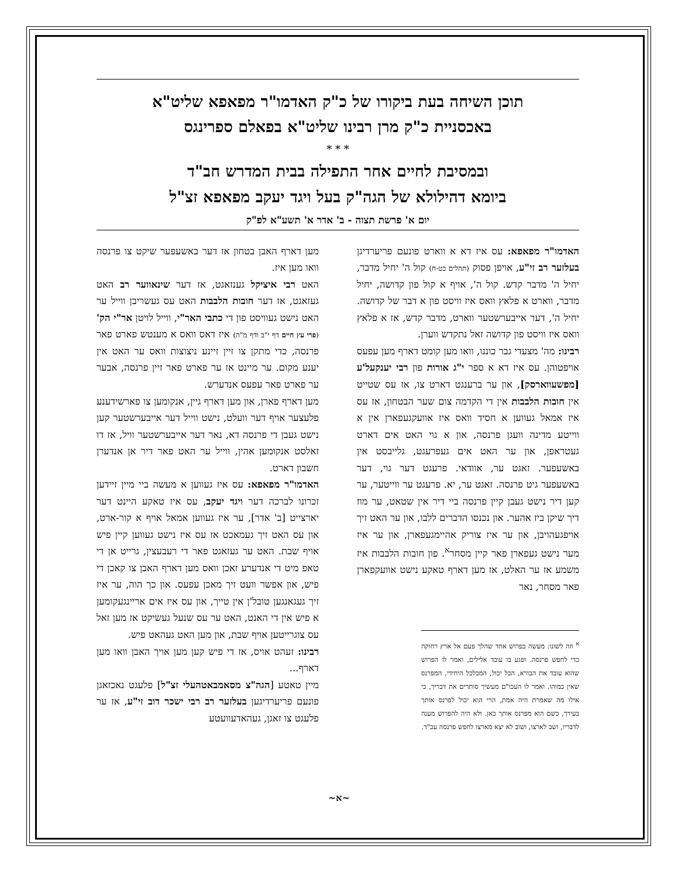תוכן השיחה בעת ביקורו של כ"ק האדמו"ר מפאפא שליט"א
באכסניית כ"ק מרן רבינו שליט"א בפאלם ספרינגס
* * *
ובמסיבת לחיים אחר התפילה בבית המדרש חב"ד
ביומא דהילולא של הגה"ק בעל ויגד יעקב מפאפא זצ"ל
יום א' פרשת תצוה - ב' אדר א' תשע"א לפ"ק
האדמו"ר מפאפא: עס איז דא א ווארט פונעם פריערדיגן בעלזער רב זי"ע, אויפן פסוק (תהלים כט-ח) קול ה' יחיל מדבר, יחיל ה' מדבר קדש. קול ה', אויף א קול פון קדושה, יחיל מדבר, ווארט א פלאץ וואס איז וויסט פון א דבר של קדושה. יחיל ה', דער אייבערשטער ווארט, מדבר קדש, אז א פלאץ וואס איז וויסט פון קדושה זאל נתקדש ווערן.
רבינו: מה' מצעדי גבר כוננו, וואו מען קומט דארף מען עפעס אויפטוהן. עס איז דא א ספר י"ג אורות פון רבי יענקעל'ע [מפשעווארסק], און ער ברענגט דארט צו, אז עס שטייט אין חובות הלבבות אין די הקדמה צום שער הבטחון, אז עס איז אמאל געווען א חסיד וואס איז אוועקגעפארן אין א ווייטע מדינה וועגן פרנסה, און א גוי האט אים דארט געטראפן, און ער האט אים געפרעגט, גלייבסט אין באשעפער. זאגט ער, אוודאי. פרעגט דער גוי, דער באשעפער גיט פרנסה. זאגט ער, יא. פרעגט ער ווייטער, ער קען דיר נישט געבן קיין פרנסה ביי דיר אין שטאט, ער מוז דיך שיקן ביז אהער. און נכנסו הדברים ללבו, און ער האט זיך אויפגעהויבן, און ער איז צוריק אהיימגעפארן, און ער איז מער נישט געפארן פאר קיין מסחר<sup>א</sup>. פון חובות הלבבות איז משמע אז ער האלט, אז מען דארף טאקע נישט אוועקפארן פאר מסחר, נאר
<sup>א</sup> וזה לשונו: מעשה בפרוש אחד שהלך פעם אל ארץ רחוקה כדי לחפש פרנסה. ופגע בו עובד אלילים, ואמר לו הפרוש שהוא עובד את הבורא, הכל יכול, המכלכל היחידי, המפרנס שאין כמוהו. ואמר לו העכו"ם מעשיך סותרים את דבריך, כי אילו מה שאמרת היה אמת, הרי הוא יכול לפרנס אותך בעירך, כשם הוא מפרנס אותך כאן. ולא היה להפרוש מענה לדבריו, ושב לארצו, ושוב לא יצא מארצו לחפש פרנסה עכ"ד.
מען דארף האבן בטחון אז דער באשעפער שיקט צו פרנסה וואו מען איז.
האט רבי איציקל גענזאגט, אז דער שינאווער רב האט געזאגט, אז דער חובות הלבבות האט עס געשריבן ווייל ער האט נישט געוויסט פון די כתבי האר"י, ווייל לויטן אר"י הק' (פרי עץ חיים דף י"ב ודף מ"ה) איז דאס וואס א מענטש פארט פאר פרנסה, כדי מתקן צו זיין זיינע ניצוצות וואס ער האט אין יענע מקום. ער מיינט אז ער פארט פאר זיין פרנסה, אבער ער פארט פאר עפעס אנדערש.
מען דארף פארן, און מען דארף גיין, אנקומען צו פארשידענע פלעצער אויף דער וועלט, נישט ווייל דער אייבערשטער קען נישט געבן די פרנסה דא, נאר דער אייבערשטער וויל, אז דו זאלסט אנקומען אהין, ווייל ער האט פאר דיר אן אנדערן חשבון דארט.
האדמו"ר מפאפא: עס איז געווען א מעשה ביי מיין זיידען זכרונו לברכה דער ויגד יעקב, עס איז טאקע היינט דער יארצייט [ב' אדר], ער איז געווען אמאל אויף א קור-ארט, און עס האט זיך געמאכט אז עס איז נישט געווען קיין פיש אויף שבת. האט ער געזאגט פאר די רעבעצין, גרייט אן די טאפ מיט די אנדערע זאכן וואס מען דארף האבן צו קאכן די פיש, און אפשר וועט זיך מאכן עפעס. און כך הוה, ער איז זיך געגאנגען טובל'ן אין טייך, און עס איז אים אריינגעקומען א פיש אין די האנט, האט ער עס שנעל געשיקט אז מען זאל עס צוגרייטען אויף שבת, און מען האט געהאט פיש.
רבינו: זעהט אויס, אז די פיש קען מען אויך האבן וואו מען דארף...
מיין טאטע [הגה"צ מסאמבאטהעלי זצ"ל] פלעגט נאכזאגן פונעם פריערדיגען בעלזער רב רבי ישכר דוב זי"ע, אז ער פלעגט צו זאגן, געהאדעוועטע
~א~